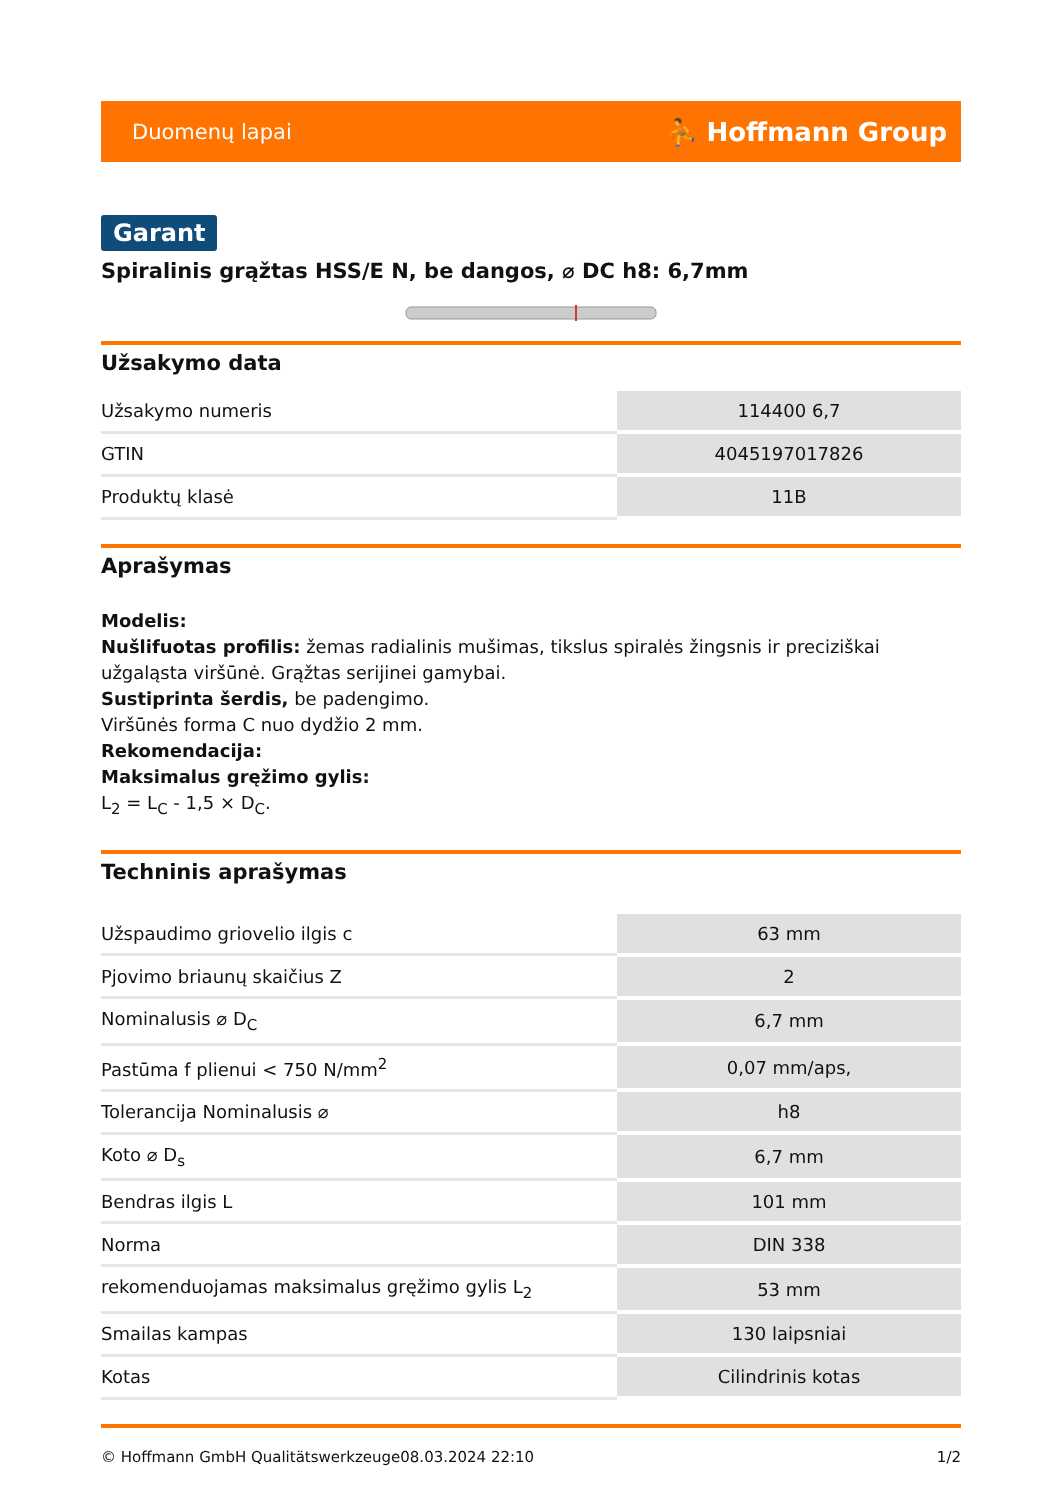Duomenų lapai ⛹ Hoffmann Group
Garant
Spiralinis grąžtas HSS/E N, be dangos, ⌀ DC h8: 6,7mm
Užsakymo data
| Užsakymo numeris | 114400 6,7 |
| GTIN | 4045197017826 |
| Produktų klasė | 11B |
Aprašymas
Modelis:
Nušlifuotas profilis: žemas radialinis mušimas, tikslus spiralės žingsnis ir preciziškai užgaląsta viršūnė. Grąžtas serijinei gamybai.
Sustiprinta šerdis, be padengimo.
Viršūnės forma C nuo dydžio 2 mm.
Rekomendacija:
Maksimalus gręžimo gylis:
L<sub>2</sub> = L<sub>C</sub> - 1,5 × D<sub>C</sub>.
Techninis aprašymas
| Užspaudimo griovelio ilgis c | 63 mm |
| Pjovimo briaunų skaičius Z | 2 |
| Nominalusis ⌀ D<sub>C</sub> | 6,7 mm |
| Pastūma f plienui < 750 N/mm<sup>2</sup> | 0,07 mm/aps, |
| Tolerancija Nominalusis ⌀ | h8 |
| Koto ⌀ D<sub>s</sub> | 6,7 mm |
| Bendras ilgis L | 101 mm |
| Norma | DIN 338 |
| rekomenduojamas maksimalus gręžimo gylis L<sub>2</sub> | 53 mm |
| Smailas kampas | 130 laipsniai |
| Kotas | Cilindrinis kotas |
© Hoffmann GmbH Qualitätswerkzeuge 08.03.2024 22:10 1/2